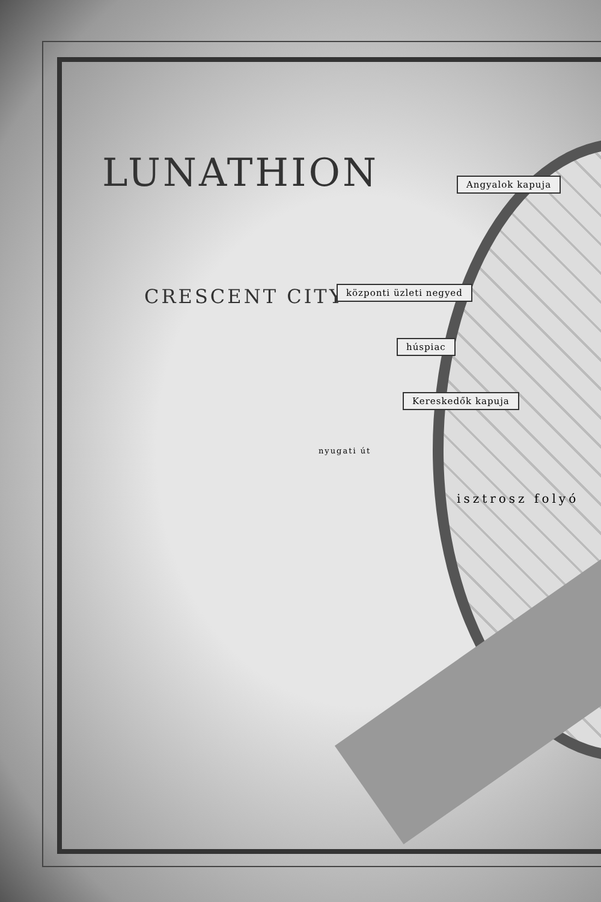LUNATHION
CRESCENT CITY
Angyalok kapuja
központi üzleti negyed
húspiac
Kereskedők kapuja
nyugati út
isztrosz folyó